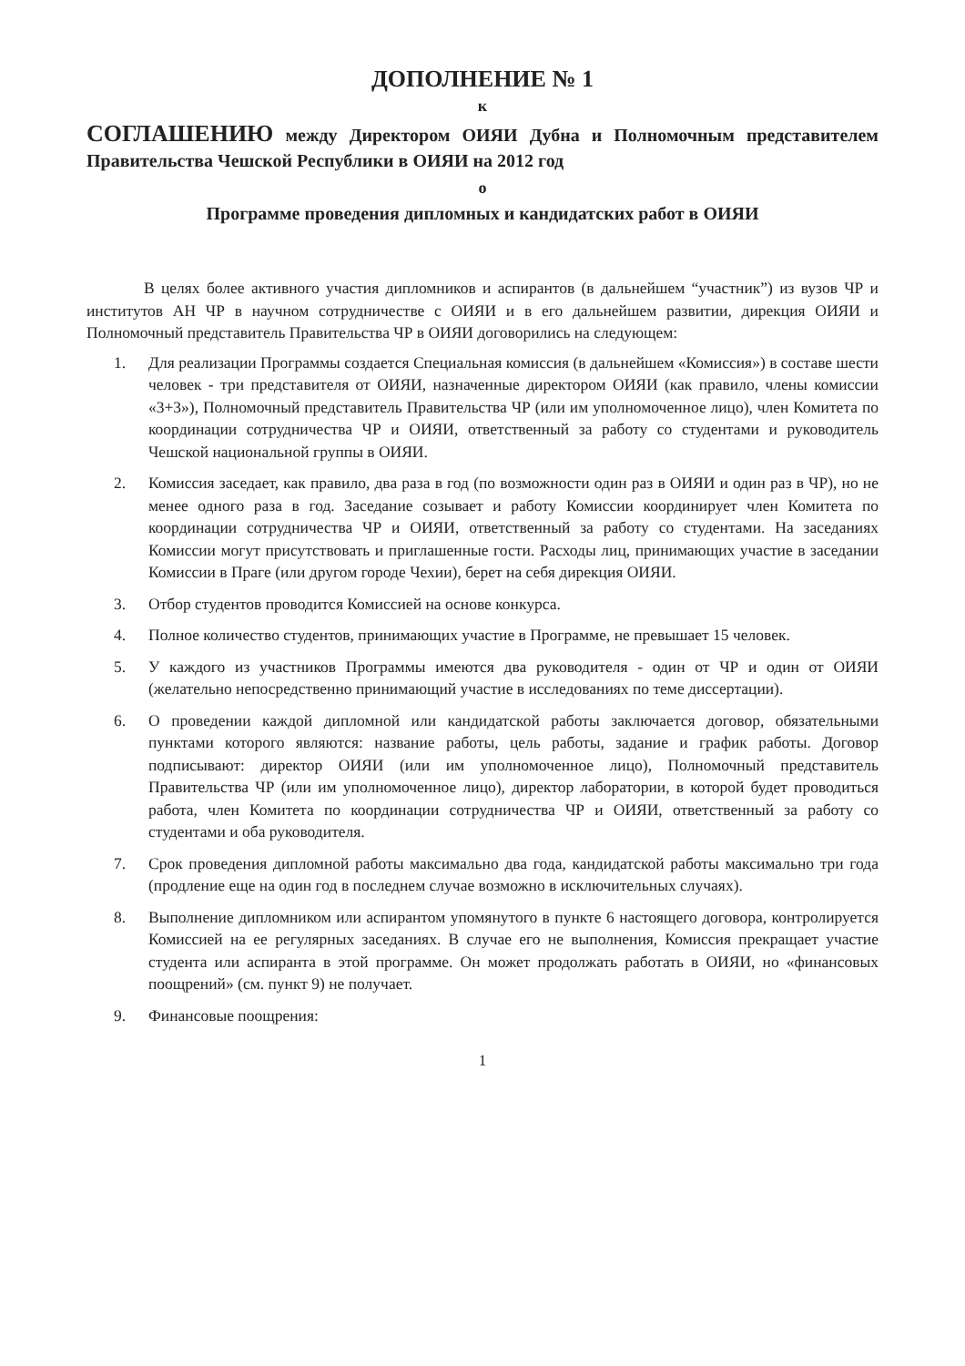ДОПОЛНЕНИЕ № 1
к
СОГЛАШЕНИЮ между Директором ОИЯИ Дубна и Полномочным представителем Правительства Чешской Республики в ОИЯИ на 2012 год
о
Программе проведения дипломных и кандидатских работ в ОИЯИ
В целях более активного участия дипломников и аспирантов (в дальнейшем “участник”) из вузов ЧР и институтов АН ЧР в научном сотрудничестве с ОИЯИ и в его дальнейшем развитии, дирекция ОИЯИ и Полномочный представитель Правительства ЧР в ОИЯИ договорились на следующем:
1.
Для реализации Программы создается Специальная комиссия (в дальнейшем «Комиссия») в составе шести человек - три представителя от ОИЯИ, назначенные директором ОИЯИ (как правило, члены комиссии «3+3»), Полномочный представитель Правительства ЧР (или им уполномоченное лицо), член Комитета по координации сотрудничества ЧР и ОИЯИ, ответственный за работу со студентами и руководитель Чешской национальной группы в ОИЯИ.
2.
Комиссия заседает, как правило, два раза в год (по возможности один раз в ОИЯИ и один раз в ЧР), но не менее одного раза в год. Заседание созывает и работу Комиссии координирует член Комитета по координации сотрудничества ЧР и ОИЯИ, ответственный за работу со студентами. На заседаниях Комиссии могут присутствовать и приглашенные гости. Расходы лиц, принимающих участие в заседании Комиссии в Праге (или другом городе Чехии), берет на себя дирекция ОИЯИ.
3.
Отбор студентов проводится Комиссией на основе конкурса.
4.
Полное количество студентов, принимающих участие в Программе, не превышает 15 человек.
5.
У каждого из участников Программы имеются два руководителя - один от ЧР и один от ОИЯИ (желательно непосредственно принимающий участие в исследованиях по теме диссертации).
6.
О проведении каждой дипломной или кандидатской работы заключается договор, обязательными пунктами которого являются: название работы, цель работы, задание и график работы. Договор подписывают: директор ОИЯИ (или им уполномоченное лицо), Полномочный представитель Правительства ЧР (или им уполномоченное лицо), директор лаборатории, в которой будет проводиться работа, член Комитета по координации сотрудничества ЧР и ОИЯИ, ответственный за работу со студентами и оба руководителя.
7.
Срок проведения дипломной работы максимально два года, кандидатской работы максимально три года (продление еще на один год в последнем случае возможно в исключительных случаях).
8.
Выполнение дипломником или аспирантом упомянутого в пункте 6 настоящего договора, контролируется Комиссией на ее регулярных заседаниях. В случае его не выполнения, Комиссия прекращает участие студента или аспиранта в этой программе. Он может продолжать работать в ОИЯИ, но «финансовых поощрений» (см. пункт 9) не получает.
9.
Финансовые поощрения:
1